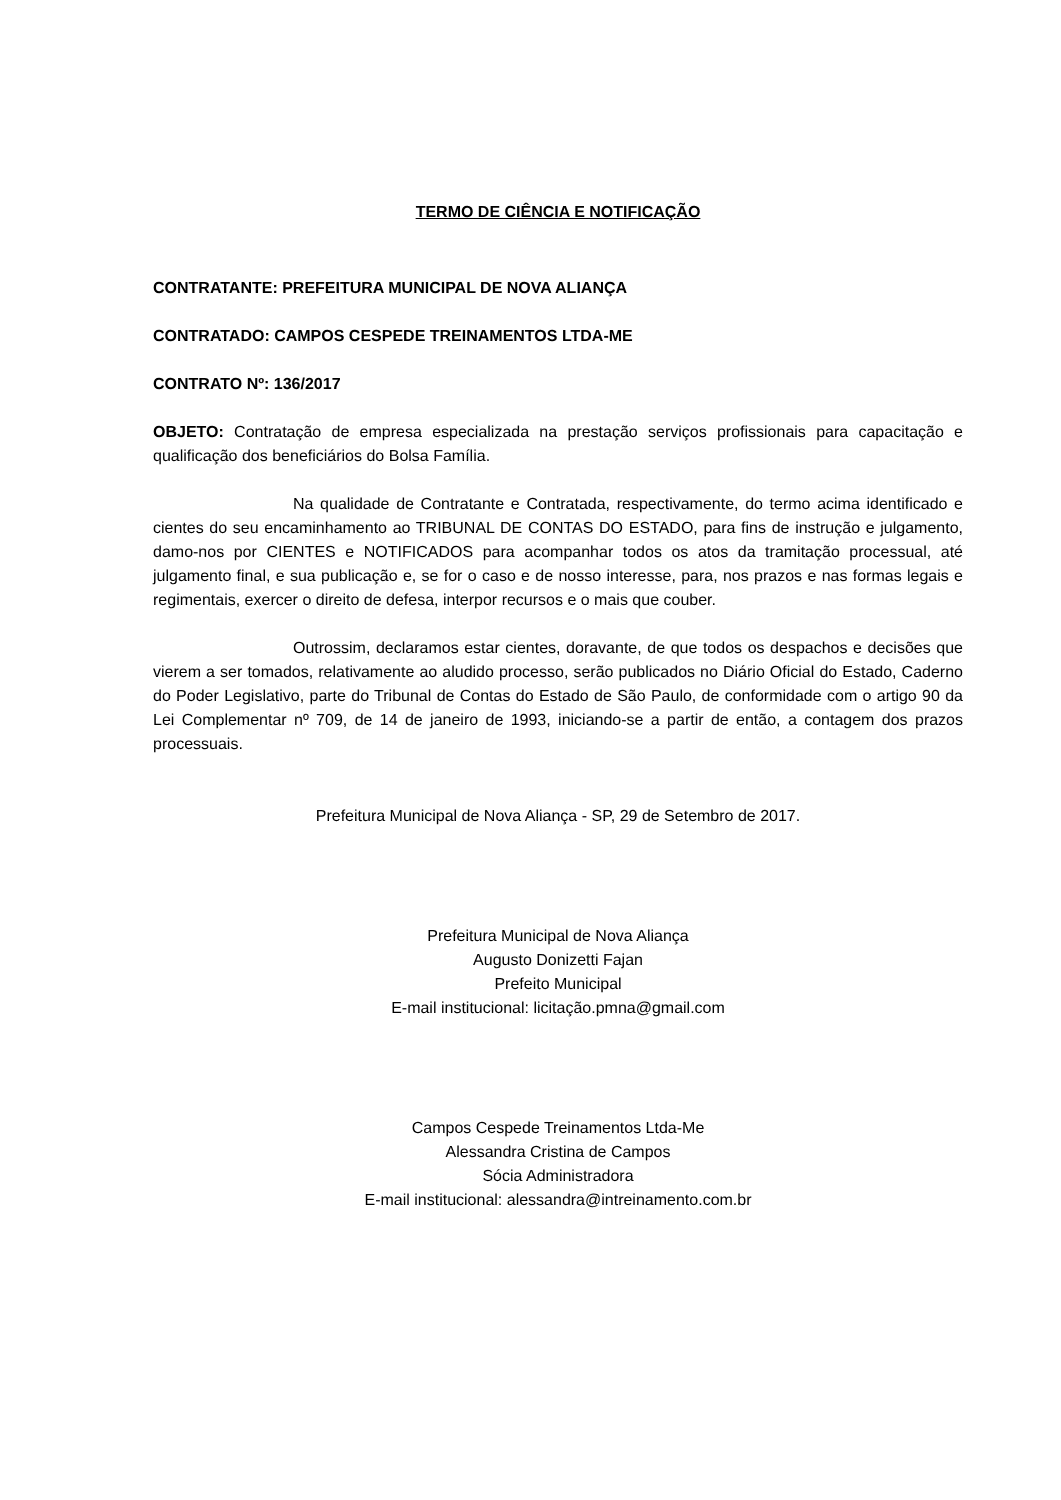TERMO DE CIÊNCIA E NOTIFICAÇÃO
CONTRATANTE: PREFEITURA MUNICIPAL DE NOVA ALIANÇA
CONTRATADO: CAMPOS CESPEDE TREINAMENTOS LTDA-ME
CONTRATO Nº: 136/2017
OBJETO: Contratação de empresa especializada na prestação serviços profissionais para capacitação e qualificação dos beneficiários do Bolsa Família.
Na qualidade de Contratante e Contratada, respectivamente, do termo acima identificado e cientes do seu encaminhamento ao TRIBUNAL DE CONTAS DO ESTADO, para fins de instrução e julgamento, damo-nos por CIENTES e NOTIFICADOS para acompanhar todos os atos da tramitação processual, até julgamento final, e sua publicação e, se for o caso e de nosso interesse, para, nos prazos e nas formas legais e regimentais, exercer o direito de defesa, interpor recursos e o mais que couber.
Outrossim, declaramos estar cientes, doravante, de que todos os despachos e decisões que vierem a ser tomados, relativamente ao aludido processo, serão publicados no Diário Oficial do Estado, Caderno do Poder Legislativo, parte do Tribunal de Contas do Estado de São Paulo, de conformidade com o artigo 90 da Lei Complementar nº 709, de 14 de janeiro de 1993, iniciando-se a partir de então, a contagem dos prazos processuais.
Prefeitura Municipal de Nova Aliança - SP, 29 de Setembro de 2017.
Prefeitura Municipal de Nova Aliança
Augusto Donizetti Fajan
Prefeito Municipal
E-mail institucional: licitação.pmna@gmail.com
Campos Cespede Treinamentos Ltda-Me
Alessandra Cristina de Campos
Sócia Administradora
E-mail institucional: alessandra@intreinamento.com.br